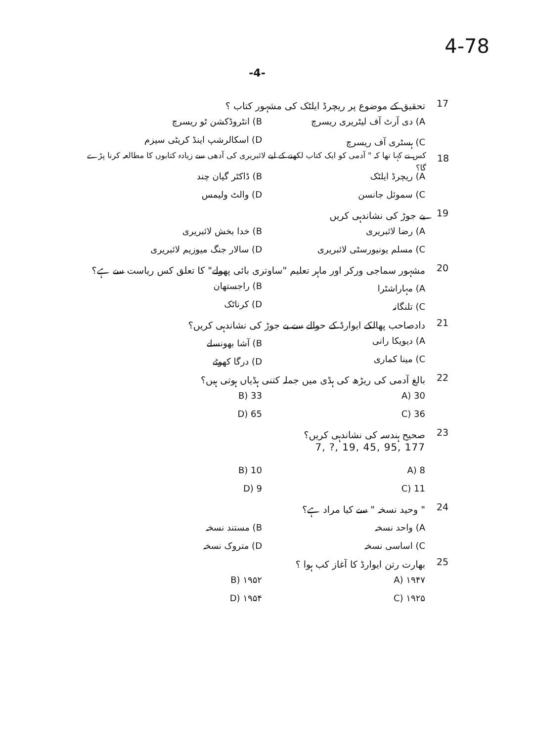4-78
-4-
17
تحقیق کے موضوع پر ریچرڈ ایلٹک کی مشہور کتاب ؟
A) دی آرٹ آف لیٹریری ریسرچ B) انٹروڈکشن ٹو ریسرچ
C) ہسٹری آف ریسرچ D) اسکالرشپ اینڈ کریٹی سیزم
18
کس نے کہا تھا کہ " آدمی کو ایک کتاب لکھنے کے لیے لائبریری کی آدھی سے زیادہ کتابوں کا مطالعہ کرنا پڑے گا؟
A) ریچرڈ ایلٹک B) ڈاکٹر گیان چند
C) سموئل جانسن D) والٹ ولیمس
19 بے جوڑ کی نشاندہی کریں
A) رضا لائبریری B) خدا بخش لائبریری
C) مسلم یونیورسٹی لائبریری D) سالار جنگ میوزیم لائبریری
20
مشہور سماجی ورکر اور ماہر تعلیم "ساوتری بائی پھولے" کا تعلق کس ریاست سے ہے؟
A) مہاراشٹرا B) راجستھان
C) تلنگانہ D) کرناٹک
21
دادصاحب پھالکے ایوارڈ کے حوالے سے بے جوڑ کی نشاندہی کریں؟
A) دیویکا رانی B) آشا بھونسلے
C) مینا کماری D) درگا کھوٹے
22
بالغ آدمی کی ریڑھ کی ہڈی میں جملہ کتنی ہڈیاں ہوتی ہیں؟
A) 30 B) 33
C) 36 D) 65
23 صحیح ہندسہ کی نشاندہی کریں؟
7, ?, 19, 45, 95, 177
A) 8 B) 10
C) 11 D) 9
24 " وحید نسخہ " سے کیا مراد ہے؟
A) واحد نسخہ B) مستند نسخہ
C) اساسی نسخہ D) متروک نسخہ
25
بھارت رتن ایوارڈ کا آغاز کب ہوا ؟
A) ۱۹۴۷ B) ۱۹۵۲
C) ۱۹۲۵ D) ۱۹۵۴